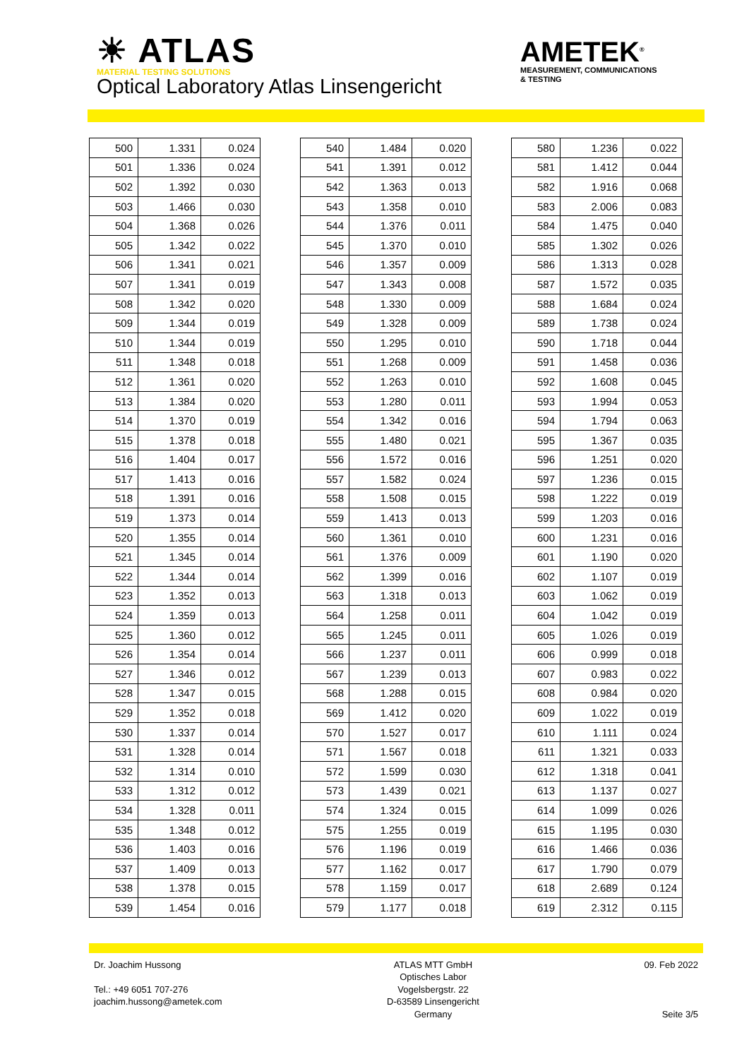☀ ATLAS MATERIAL TESTING SOLUTIONS
Optical Laboratory Atlas Linsengericht
AMETEK<sup>®</sup>
MEASUREMENT, COMMUNICATIONS
& TESTING
| 500 | 1.331 | 0.024 |
| 501 | 1.336 | 0.024 |
| 502 | 1.392 | 0.030 |
| 503 | 1.466 | 0.030 |
| 504 | 1.368 | 0.026 |
| 505 | 1.342 | 0.022 |
| 506 | 1.341 | 0.021 |
| 507 | 1.341 | 0.019 |
| 508 | 1.342 | 0.020 |
| 509 | 1.344 | 0.019 |
| 510 | 1.344 | 0.019 |
| 511 | 1.348 | 0.018 |
| 512 | 1.361 | 0.020 |
| 513 | 1.384 | 0.020 |
| 514 | 1.370 | 0.019 |
| 515 | 1.378 | 0.018 |
| 516 | 1.404 | 0.017 |
| 517 | 1.413 | 0.016 |
| 518 | 1.391 | 0.016 |
| 519 | 1.373 | 0.014 |
| 520 | 1.355 | 0.014 |
| 521 | 1.345 | 0.014 |
| 522 | 1.344 | 0.014 |
| 523 | 1.352 | 0.013 |
| 524 | 1.359 | 0.013 |
| 525 | 1.360 | 0.012 |
| 526 | 1.354 | 0.014 |
| 527 | 1.346 | 0.012 |
| 528 | 1.347 | 0.015 |
| 529 | 1.352 | 0.018 |
| 530 | 1.337 | 0.014 |
| 531 | 1.328 | 0.014 |
| 532 | 1.314 | 0.010 |
| 533 | 1.312 | 0.012 |
| 534 | 1.328 | 0.011 |
| 535 | 1.348 | 0.012 |
| 536 | 1.403 | 0.016 |
| 537 | 1.409 | 0.013 |
| 538 | 1.378 | 0.015 |
| 539 | 1.454 | 0.016 |
| 540 | 1.484 | 0.020 |
| 541 | 1.391 | 0.012 |
| 542 | 1.363 | 0.013 |
| 543 | 1.358 | 0.010 |
| 544 | 1.376 | 0.011 |
| 545 | 1.370 | 0.010 |
| 546 | 1.357 | 0.009 |
| 547 | 1.343 | 0.008 |
| 548 | 1.330 | 0.009 |
| 549 | 1.328 | 0.009 |
| 550 | 1.295 | 0.010 |
| 551 | 1.268 | 0.009 |
| 552 | 1.263 | 0.010 |
| 553 | 1.280 | 0.011 |
| 554 | 1.342 | 0.016 |
| 555 | 1.480 | 0.021 |
| 556 | 1.572 | 0.016 |
| 557 | 1.582 | 0.024 |
| 558 | 1.508 | 0.015 |
| 559 | 1.413 | 0.013 |
| 560 | 1.361 | 0.010 |
| 561 | 1.376 | 0.009 |
| 562 | 1.399 | 0.016 |
| 563 | 1.318 | 0.013 |
| 564 | 1.258 | 0.011 |
| 565 | 1.245 | 0.011 |
| 566 | 1.237 | 0.011 |
| 567 | 1.239 | 0.013 |
| 568 | 1.288 | 0.015 |
| 569 | 1.412 | 0.020 |
| 570 | 1.527 | 0.017 |
| 571 | 1.567 | 0.018 |
| 572 | 1.599 | 0.030 |
| 573 | 1.439 | 0.021 |
| 574 | 1.324 | 0.015 |
| 575 | 1.255 | 0.019 |
| 576 | 1.196 | 0.019 |
| 577 | 1.162 | 0.017 |
| 578 | 1.159 | 0.017 |
| 579 | 1.177 | 0.018 |
| 580 | 1.236 | 0.022 |
| 581 | 1.412 | 0.044 |
| 582 | 1.916 | 0.068 |
| 583 | 2.006 | 0.083 |
| 584 | 1.475 | 0.040 |
| 585 | 1.302 | 0.026 |
| 586 | 1.313 | 0.028 |
| 587 | 1.572 | 0.035 |
| 588 | 1.684 | 0.024 |
| 589 | 1.738 | 0.024 |
| 590 | 1.718 | 0.044 |
| 591 | 1.458 | 0.036 |
| 592 | 1.608 | 0.045 |
| 593 | 1.994 | 0.053 |
| 594 | 1.794 | 0.063 |
| 595 | 1.367 | 0.035 |
| 596 | 1.251 | 0.020 |
| 597 | 1.236 | 0.015 |
| 598 | 1.222 | 0.019 |
| 599 | 1.203 | 0.016 |
| 600 | 1.231 | 0.016 |
| 601 | 1.190 | 0.020 |
| 602 | 1.107 | 0.019 |
| 603 | 1.062 | 0.019 |
| 604 | 1.042 | 0.019 |
| 605 | 1.026 | 0.019 |
| 606 | 0.999 | 0.018 |
| 607 | 0.983 | 0.022 |
| 608 | 0.984 | 0.020 |
| 609 | 1.022 | 0.019 |
| 610 | 1.111 | 0.024 |
| 611 | 1.321 | 0.033 |
| 612 | 1.318 | 0.041 |
| 613 | 1.137 | 0.027 |
| 614 | 1.099 | 0.026 |
| 615 | 1.195 | 0.030 |
| 616 | 1.466 | 0.036 |
| 617 | 1.790 | 0.079 |
| 618 | 2.689 | 0.124 |
| 619 | 2.312 | 0.115 |
Dr. Joachim Hussong
Tel.: +49 6051 707-276
joachim.hussong@ametek.com
ATLAS MTT GmbH
Optisches Labor
Vogelsbergstr. 22
D-63589 Linsengericht
Germany
09. Feb 2022
Seite 3/5